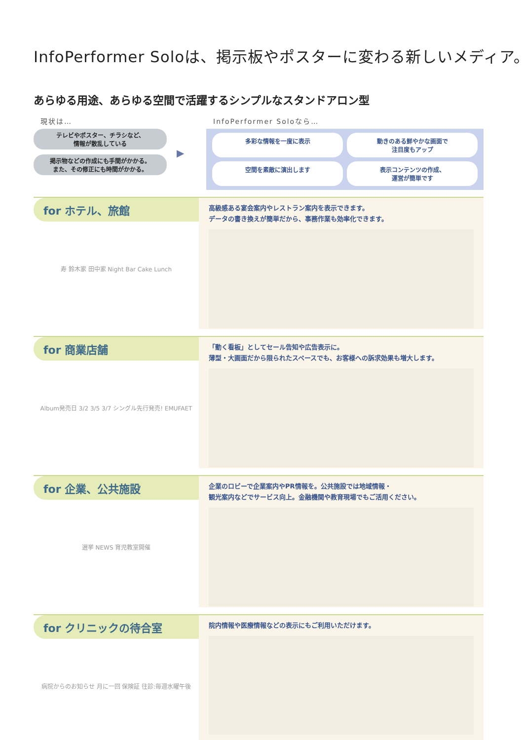InfoPerformer Soloは、掲示板やポスターに変わる新しいメディア。
あらゆる用途、あらゆる空間で活躍するシンプルなスタンドアロン型
現状は…
テレビやポスター、チラシなど、
情報が散乱している
掲示物などの作成にも手間がかかる。
また、その修正にも時間がかかる。
▶
InfoPerformer Soloなら…
多彩な情報を一度に表示
動きのある鮮やかな画面で
注目度もアップ
空間を素敵に演出します
表示コンテンツの作成、
運営が簡単です
for ホテル、旅館
寿 鈴木家 田中家 Night Bar Cake Lunch
高級感ある宴会案内やレストラン案内を表示できます。
データの書き換えが簡単だから、事務作業も効率化できます。
for 商業店舗
Album発売日 3/2 3/5 3/7 シングル先行発売! EMUFAET
「動く看板」としてセール告知や広告表示に。
薄型・大画面だから限られたスペースでも、お客様への訴求効果も増大します。
for 企業、公共施設
選挙 NEWS 育児教室開催
企業のロビーで企業案内やPR情報を。公共施設では地域情報・
観光案内などでサービス向上。金融機関や教育現場でもご活用ください。
for クリニックの待合室
病院からのお知らせ 月に一回 保険証 往診:毎週水曜午後
院内情報や医療情報などの表示にもご利用いただけます。